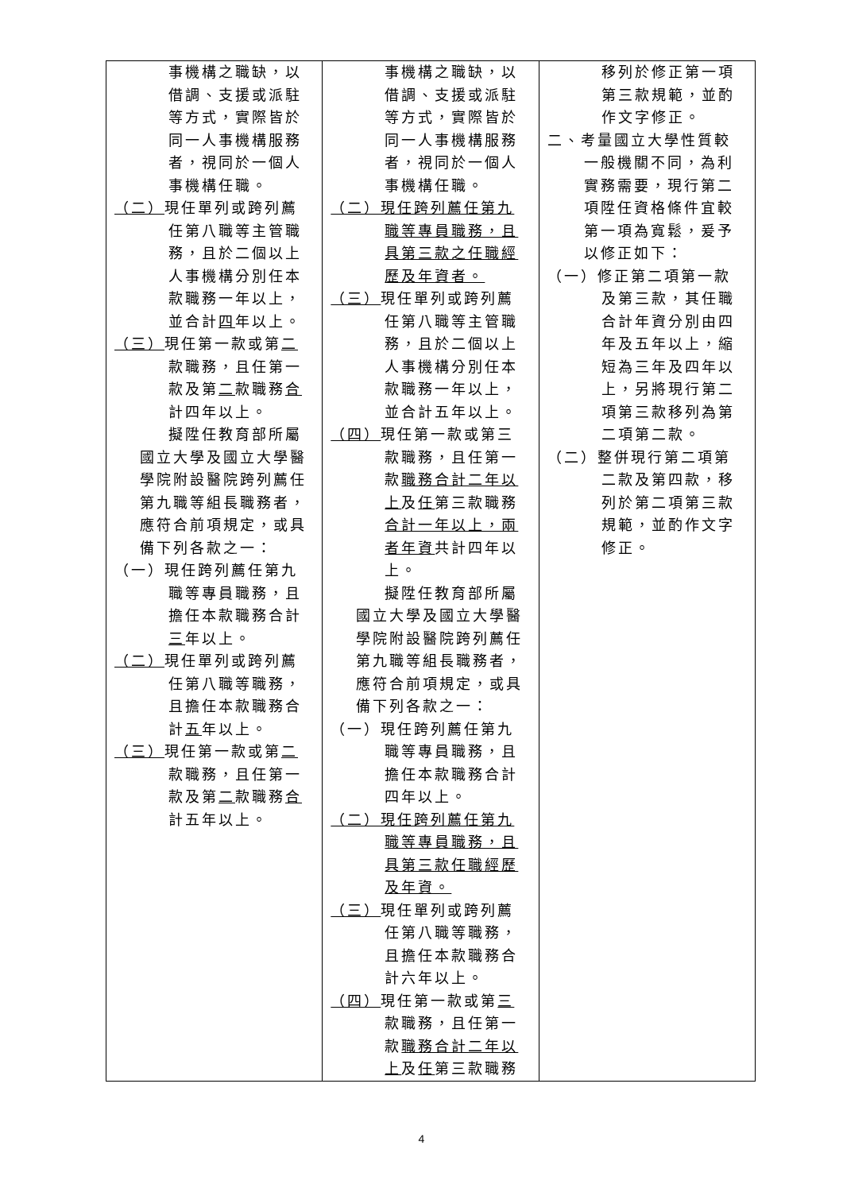| 事機構之職缺，以借調、支援或派駐等方式，實際皆於同一人事機構服務者，視同於一個人事機構任職。 （二） 現任單列或跨列薦任第八職等主管職務，且於二個以上人事機構分別任本款職務一年以上，並合計 四 年以上。 （三） 現任第一款或第 二 款職務，且任第一款及第 二 款職務 合 計四年以上。 擬陞任教育部所屬國立大學及國立大學醫學院附設醫院跨列薦任第九職等組長職務者，應符合前項規定，或具備下列各款之一： （一）現任跨列薦任第九職等專員職務，且擔任本款職務合計 三 年以上。 （二） 現任單列或跨列薦任第八職等職務，且擔任本款職務合計 五 年以上。 （三） 現任第一款或第 二 款職務，且任第一款及第 二 款職務 合 計五年以上。 | 事機構之職缺，以借調、支援或派駐等方式，實際皆於同一人事機構服務者，視同於一個人事機構任職。 （二）現任跨列薦任第九職等專員職務，且具第三款之任職經歷及年資者。 （三） 現任單列或跨列薦任第八職等主管職務，且於二個以上人事機構分別任本款職務一年以上，並合計五年以上。 （四） 現任第一款或第三款職務，且任第一款 職務合計二年以上 及 任 第三款職務 合計一年以上，兩者年資 共計四年以上。 擬陞任教育部所屬國立大學及國立大學醫學院附設醫院跨列薦任第九職等組長職務者，應符合前項規定，或具備下列各款之一： （一）現任跨列薦任第九職等專員職務，且擔任本款職務合計四年以上。 （二）現任跨列薦任第九職等專員職務，且具第三款任職經歷及年資。 （三） 現任單列或跨列薦任第八職等職務，且擔任本款職務合計六年以上。 （四） 現任第一款或第 三 款職務，且任第一款 職務合計二年以 上 及 任 第三款職務 | 移列於修正第一項第三款規範，並酌作文字修正。 二、考量國立大學性質較一般機關不同，為利實務需要，現行第二項陞任資格條件宜較第一項為寬鬆，爰予以修正如下： （一）修正第二項第一款及第三款，其任職合計年資分別由四年及五年以上，縮短為三年及四年以上，另將現行第二項第三款移列為第二項第二款。 （二）整併現行第二項第二款及第四款，移列於第二項第三款規範，並酌作文字修正。 |
4